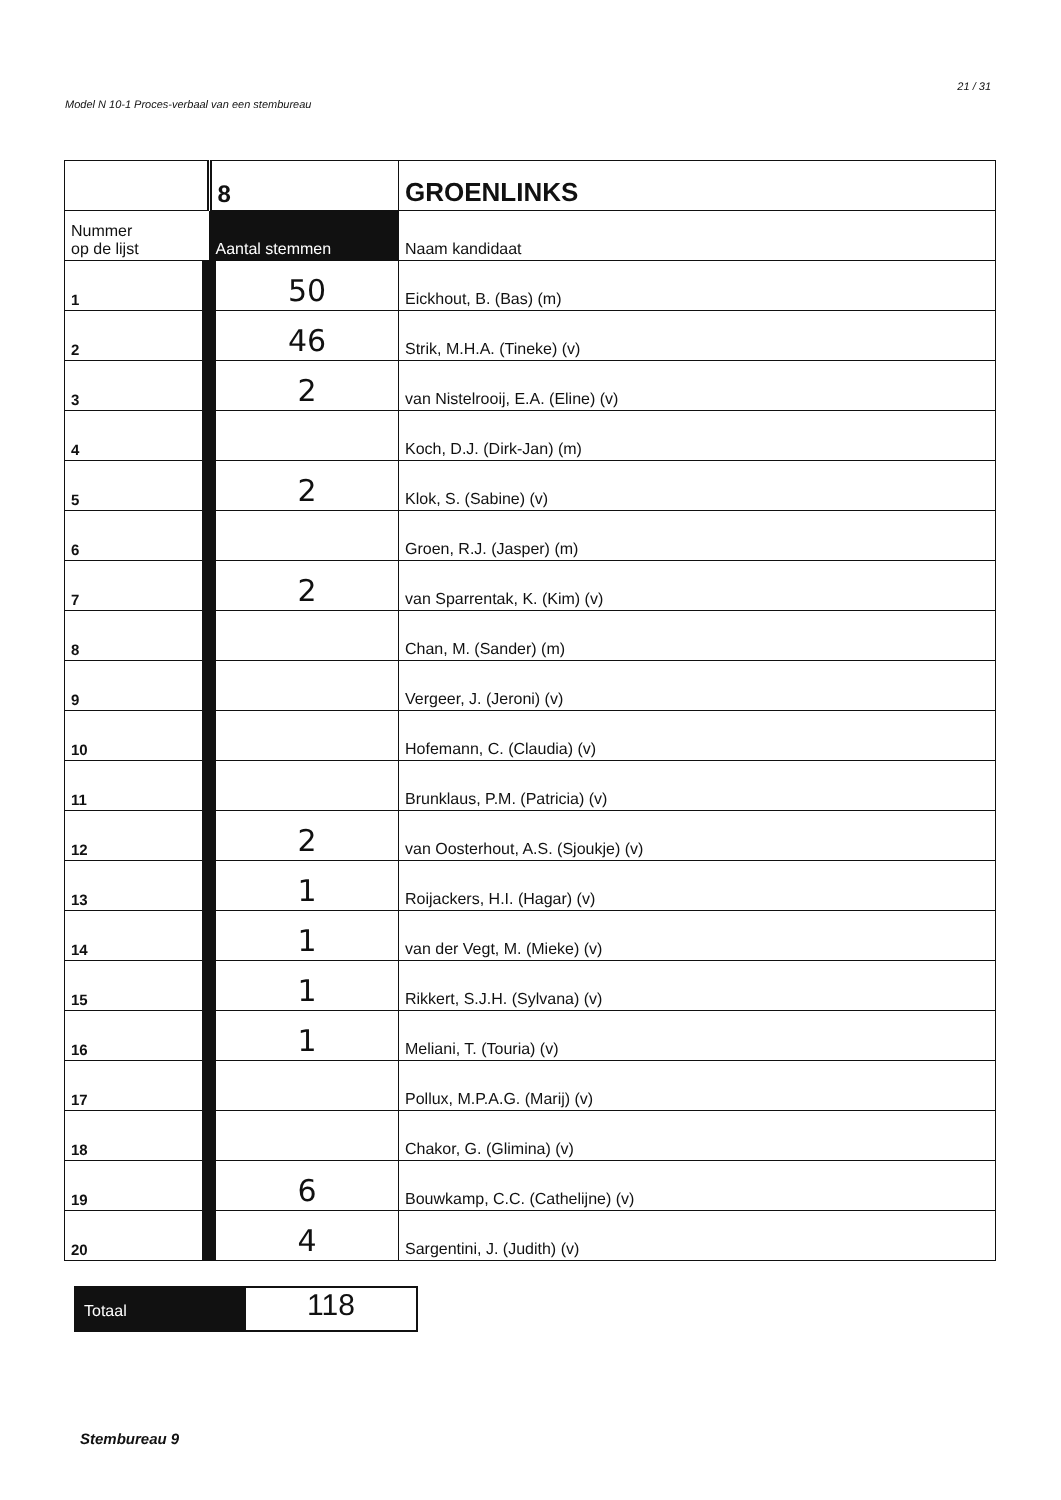Model N 10-1 Proces-verbaal van een stembureau 21 / 31
| | 8 | GROENLINKS |
| Nummer op de lijst | Aantal stemmen | Naam kandidaat |
| 1 | 50 | Eickhout, B. (Bas) (m) |
| 2 | 46 | Strik, M.H.A. (Tineke) (v) |
| 3 | 2 | van Nistelrooij, E.A. (Eline) (v) |
| 4 | | Koch, D.J. (Dirk-Jan) (m) |
| 5 | 2 | Klok, S. (Sabine) (v) |
| 6 | | Groen, R.J. (Jasper) (m) |
| 7 | 2 | van Sparrentak, K. (Kim) (v) |
| 8 | | Chan, M. (Sander) (m) |
| 9 | | Vergeer, J. (Jeroni) (v) |
| 10 | | Hofemann, C. (Claudia) (v) |
| 11 | | Brunklaus, P.M. (Patricia) (v) |
| 12 | 2 | van Oosterhout, A.S. (Sjoukje) (v) |
| 13 | 1 | Roijackers, H.I. (Hagar) (v) |
| 14 | 1 | van der Vegt, M. (Mieke) (v) |
| 15 | 1 | Rikkert, S.J.H. (Sylvana) (v) |
| 16 | 1 | Meliani, T. (Touria) (v) |
| 17 | | Pollux, M.P.A.G. (Marij) (v) |
| 18 | | Chakor, G. (Glimina) (v) |
| 19 | 6 | Bouwkamp, C.C. (Cathelijne) (v) |
| 20 | 4 | Sargentini, J. (Judith) (v) |
Totaal
118
Stembureau 9